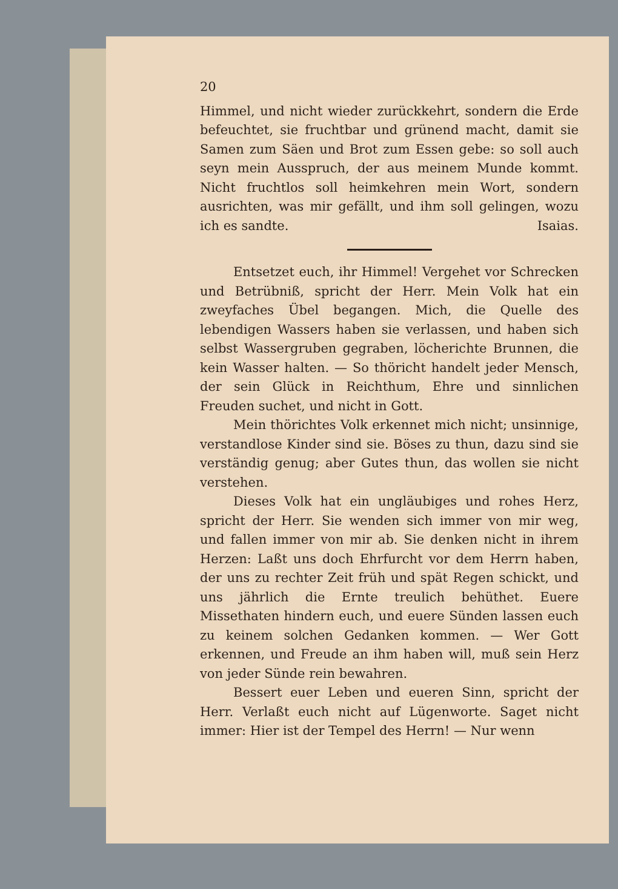20
Himmel, und nicht wieder zurückkehrt, sondern die Erde befeuchtet, sie fruchtbar und grünend macht, damit sie Samen zum Säen und Brot zum Essen gebe: so soll auch seyn mein Ausspruch, der aus meinem Munde kommt. Nicht fruchtlos soll heimkehren mein Wort, sondern ausrichten, was mir gefällt, und ihm soll gelingen, wozu ich es sandte. Isaias.
Entsetzet euch, ihr Himmel! Vergehet vor Schrecken und Betrübniß, spricht der Herr. Mein Volk hat ein zweyfaches Übel begangen. Mich, die Quelle des lebendigen Wassers haben sie verlassen, und haben sich selbst Wassergruben gegraben, löcherichte Brunnen, die kein Wasser halten. — So thöricht handelt jeder Mensch, der sein Glück in Reichthum, Ehre und sinnlichen Freuden suchet, und nicht in Gott.
Mein thörichtes Volk erkennet mich nicht; unsinnige, verstandlose Kinder sind sie. Böses zu thun, dazu sind sie verständig genug; aber Gutes thun, das wollen sie nicht verstehen.
Dieses Volk hat ein ungläubiges und rohes Herz, spricht der Herr. Sie wenden sich immer von mir weg, und fallen immer von mir ab. Sie denken nicht in ihrem Herzen: Laßt uns doch Ehrfurcht vor dem Herrn haben, der uns zu rechter Zeit früh und spät Regen schickt, und uns jährlich die Ernte treulich behüthet. Euere Missethaten hindern euch, und euere Sünden lassen euch zu keinem solchen Gedanken kommen. — Wer Gott erkennen, und Freude an ihm haben will, muß sein Herz von jeder Sünde rein bewahren.
Bessert euer Leben und eueren Sinn, spricht der Herr. Verlaßt euch nicht auf Lügenworte. Saget nicht immer: Hier ist der Tempel des Herrn! — Nur wenn